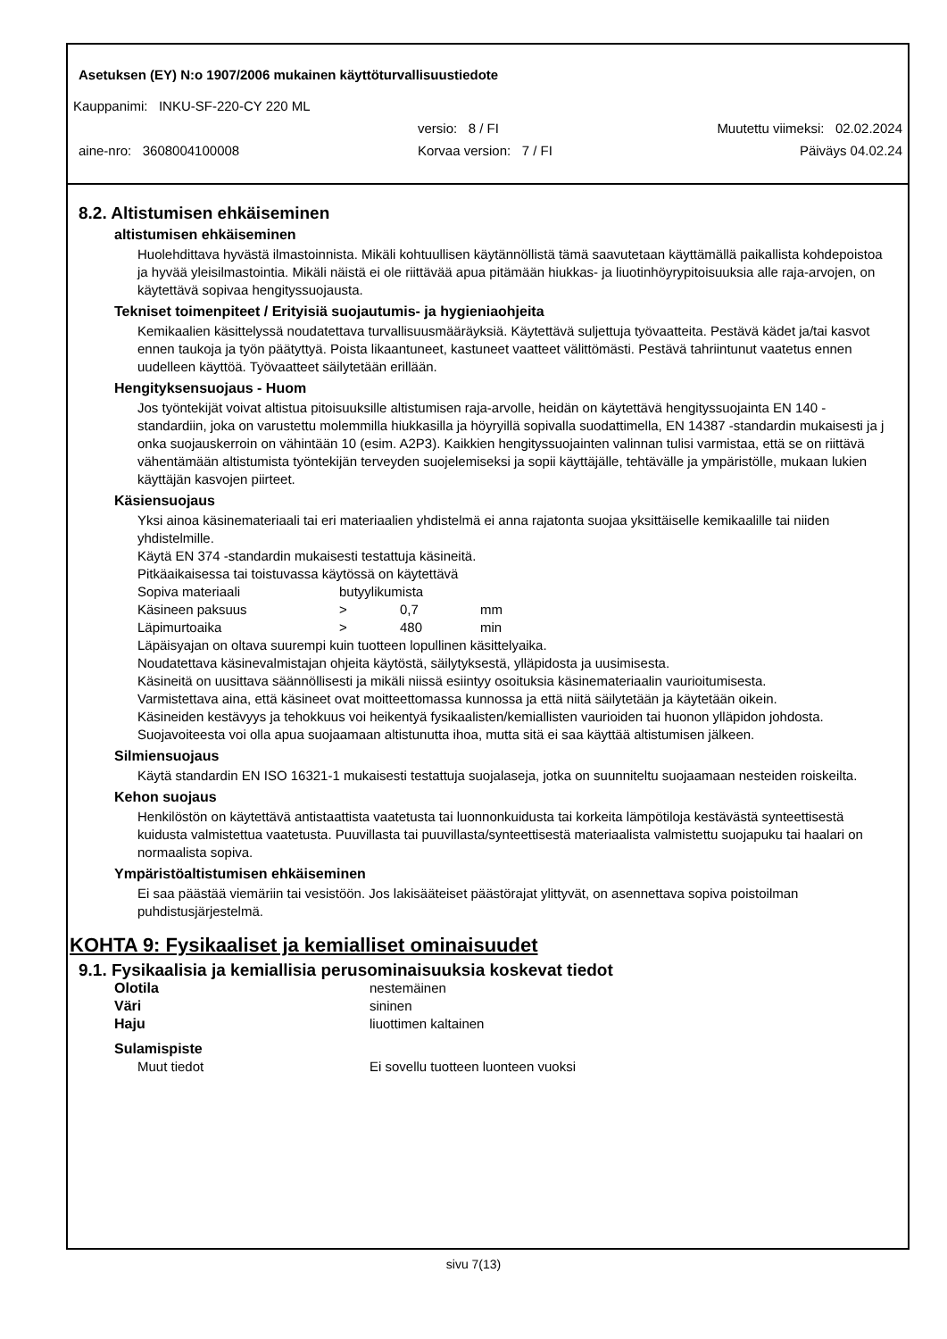Asetuksen (EY) N:o 1907/2006 mukainen käyttöturvallisuustiedote
Kauppanimi: INKU-SF-220-CY 220 ML
versio: 8 / FI Muutettu viimeksi: 02.02.2024
aine-nro: 3608004100008 Korvaa version: 7 / FI Päiväys 04.02.24
8.2. Altistumisen ehkäiseminen
altistumisen ehkäiseminen
Huolehdittava hyvästä ilmastoinnista. Mikäli kohtuullisen käytännöllistä tämä saavutetaan käyttämällä paikallista kohdepoistoa ja hyvää yleisilmastointia. Mikäli näistä ei ole riittävää apua pitämään hiukkas- ja liuotinhöyrypitoisuuksia alle raja-arvojen, on käytettävä sopivaa hengityssuojausta.
Tekniset toimenpiteet / Erityisiä suojautumis- ja hygieniaohjeita
Kemikaalien käsittelyssä noudatettava turvallisuusmääräyksiä. Käytettävä suljettuja työvaatteita. Pestävä kädet ja/tai kasvot ennen taukoja ja työn päätyttyä. Poista likaantuneet, kastuneet vaatteet välittömästi. Pestävä tahriintunut vaatetus ennen uudelleen käyttöä. Työvaatteet säilytetään erillään.
Hengityksensuojaus - Huom
Jos työntekijät voivat altistua pitoisuuksille altistumisen raja-arvolle, heidän on käytettävä hengityssuojainta EN 140 -standardiin, joka on varustettu molemmilla hiukkasilla ja höyryillä sopivalla suodattimella, EN 14387 -standardin mukaisesti ja j onka suojauskerroin on vähintään 10 (esim. A2P3). Kaikkien hengityssuojainten valinnan tulisi varmistaa, että se on riittävä vähentämään altistumista työntekijän terveyden suojelemiseksi ja sopii käyttäjälle, tehtävälle ja ympäristölle, mukaan lukien käyttäjän kasvojen piirteet.
Käsiensuojaus
Yksi ainoa käsinemateriaali tai eri materiaalien yhdistelmä ei anna rajatonta suojaa yksittäiselle kemikaalille tai niiden yhdistelmille.
Käytä EN 374 -standardin mukaisesti testattuja käsineitä.
Pitkäaikaisessa tai toistuvassa käytössä on käytettävä
| Sopiva materiaali | butyylikumista | | |
| Käsineen paksuus | > | 0,7 | mm |
| Läpimurtoaika | > | 480 | min |
Läpäisyajan on oltava suurempi kuin tuotteen lopullinen käsittelyaika.
Noudatettava käsinevalmistajan ohjeita käytöstä, säilytyksestä, ylläpidosta ja uusimisesta.
Käsineitä on uusittava säännöllisesti ja mikäli niissä esiintyy osoituksia käsinemateriaalin vaurioitumisesta.
Varmistettava aina, että käsineet ovat moitteettomassa kunnossa ja että niitä säilytetään ja käytetään oikein.
Käsineiden kestävyys ja tehokkuus voi heikentyä fysikaalisten/kemiallisten vaurioiden tai huonon ylläpidon johdosta.
Suojavoiteesta voi olla apua suojaamaan altistunutta ihoa, mutta sitä ei saa käyttää altistumisen jälkeen.
Silmiensuojaus
Käytä standardin EN ISO 16321-1 mukaisesti testattuja suojalaseja, jotka on suunniteltu suojaamaan nesteiden roiskeilta.
Kehon suojaus
Henkilöstön on käytettävä antistaattista vaatetusta tai luonnonkuidusta tai korkeita lämpötiloja kestävästä synteettisestä kuidusta valmistettua vaatetusta. Puuvillasta tai puuvillasta/synteettisestä materiaalista valmistettu suojapuku tai haalari on normaalista sopiva.
Ympäristöaltistumisen ehkäiseminen
Ei saa päästää viemäriin tai vesistöön. Jos lakisääteiset päästörajat ylittyvät, on asennettava sopiva poistoilman puhdistusjärjestelmä.
KOHTA 9: Fysikaaliset ja kemialliset ominaisuudet
9.1. Fysikaalisia ja kemiallisia perusominaisuuksia koskevat tiedot
| Olotila | nestemäinen |
| Väri | sininen |
| Haju | liuottimen kaltainen |
| Sulamispiste | |
| Muut tiedot | Ei sovellu tuotteen luonteen vuoksi |
sivu 7(13)